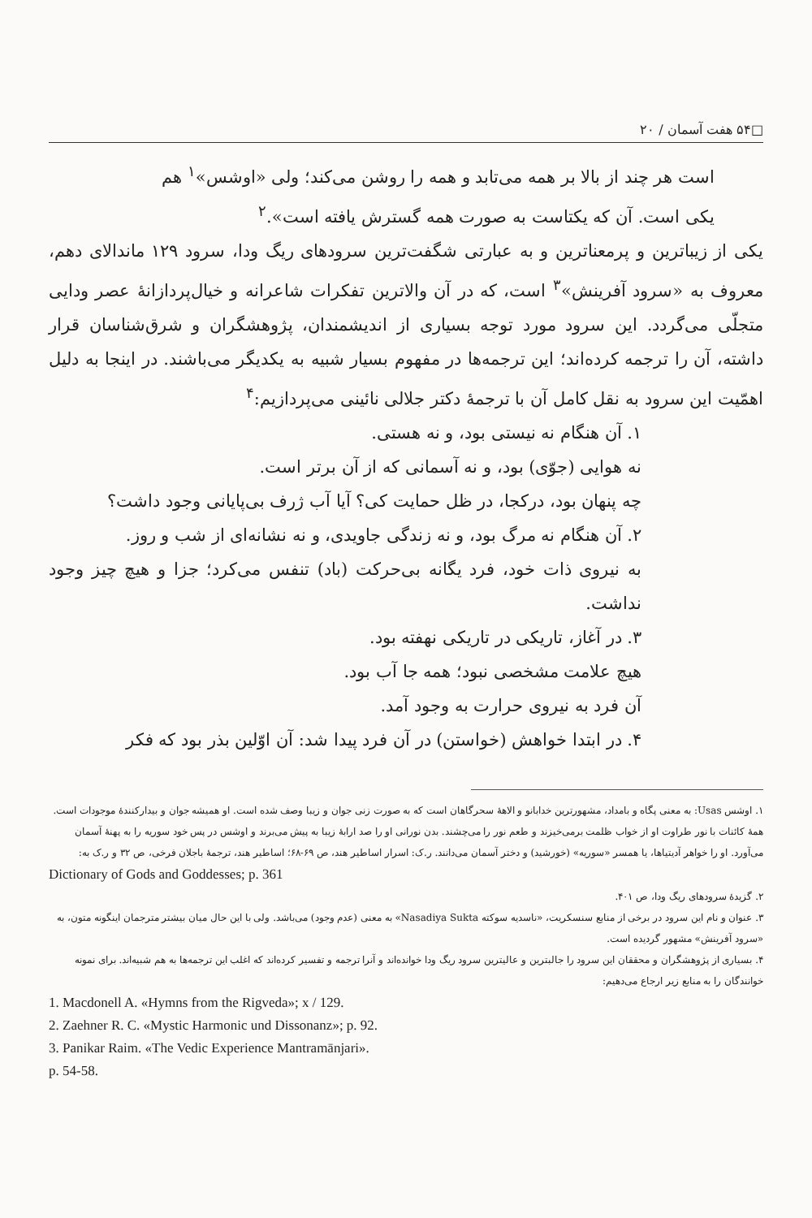□۵۴ هفت آسمان / ۲۰
است هر چند از بالا بر همه می‌تابد و همه را روشن می‌کند؛ ولی «اوشس»<sup>۱</sup> هم
یکی است. آن که یکتاست به صورت همه گسترش یافته است».<sup>۲</sup>
یکی از زیباترین و پرمعناترین و به عبارتی شگفت‌ترین سرودهای ریگ ودا، سرود ۱۲۹ ماندالای دهم، معروف به «سرود آفرینش»<sup>۳</sup> است، که در آن والاترین تفکرات شاعرانه و خیال‌پردازانهٔ عصر ودایی متجلّی می‌گردد. این سرود مورد توجه بسیاری از اندیشمندان، پژوهشگران و شرق‌شناسان قرار داشته، آن را ترجمه کرده‌اند؛ این ترجمه‌ها در مفهوم بسیار شبیه به یکدیگر می‌باشند. در اینجا به دلیل اهمّیت این سرود به نقل کامل آن با ترجمهٔ دکتر جلالی نائینی می‌پردازیم:<sup>۴</sup>
۱. آن هنگام نه نیستی بود، و نه هستی.
نه هوایی (جوّی) بود، و نه آسمانی که از آن برتر است.
چه پنهان بود، درکجا، در ظل حمایت کی؟ آیا آب ژرف بی‌پایانی وجود داشت؟
۲. آن هنگام نه مرگ بود، و نه زندگی جاویدی، و نه نشانه‌ای از شب و روز.
به نیروی ذات خود، فرد یگانه بی‌حرکت (باد) تنفس می‌کرد؛ جزا و هیچ چیز وجود نداشت.
۳. در آغاز، تاریکی در تاریکی نهفته بود.
هیچ علامت مشخصی نبود؛ همه جا آب بود.
آن فرد به نیروی حرارت به وجود آمد.
۴. در ابتدا خواهش (خواستن) در آن فرد پیدا شد: آن اوّلین بذر بود که فکر
۱. اوشس Usas: به معنی پگاه و بامداد، مشهورترین خدابانو و الاههٔ سحرگاهان است که به صورت زنی جوان و زیبا وصف شده است. او همیشه جوان و بیدارکنندهٔ موجودات است. همهٔ کائنات با نور طراوت او از خواب ظلمت برمی‌خیزند و طعم نور را می‌چشند. بدن نورانی او را صد ارابهٔ زیبا به پیش می‌برند و اوشس در پس خود سوریه را به پهنهٔ آسمان می‌آورد. او را خواهر آدیتیاها، یا همسر «سوریه» (خورشید) و دختر آسمان می‌دانند. ر.ک: اسرار اساطیر هند، ص ۶۹-۶۸؛ اساطیر هند، ترجمهٔ باجلان فرخی، ص ۳۲ و ر.ک به:
Dictionary of Gods and Goddesses; p. 361
۲. گزیدهٔ سرودهای ریگ ودا، ص ۴۰۱.
۳. عنوان و نام این سرود در برخی از منابع سنسکریت، «ناسدیه سوکته Nasadiya Sukta» به معنی (عدم وجود) می‌باشد. ولی با این حال میان بیشتر مترجمان اینگونه متون، به «سرود آفرینش» مشهور گردیده است.
۴. بسیاری از پژوهشگران و محققان این سرود را جالبترین و عالیترین سرود ریگ ودا خوانده‌اند و آنرا ترجمه و تفسیر کرده‌اند که اغلب این ترجمه‌ها به هم شبیه‌اند. برای نمونه خوانندگان را به منابع زیر ارجاع می‌دهیم:
1. Macdonell A. «Hymns from the Rigveda»; x / 129.
2. Zaehner R. C. «Mystic Harmonic und Dissonanz»; p. 92.
3. Panikar Raim. «The Vedic Experience Mantramānjari».
p. 54-58.